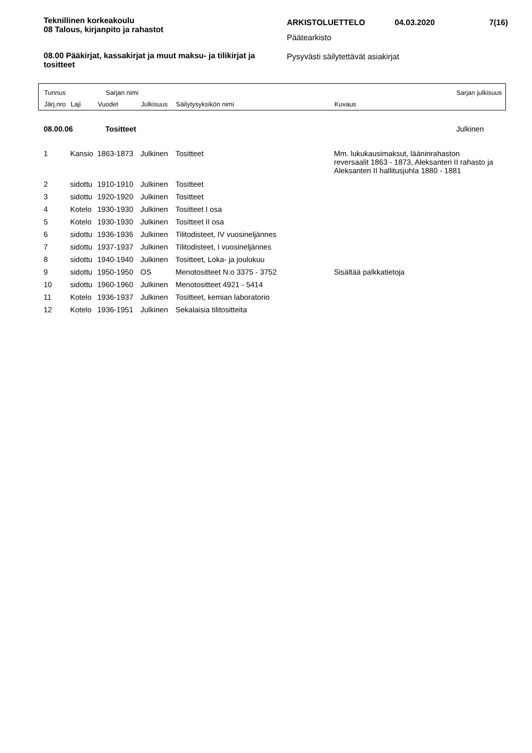Teknillinen korkeakoulu
08 Talous, kirjanpito ja rahastot
08.00 Pääkirjat, kassakirjat ja muut maksu- ja tilikirjat ja tositteet
ARKISTOLUETTELO 04.03.2020 7(16)
Päätearkisto
Pysyvästi säilytettävät asiakirjat
Tunnus Sarjan nimi Sarjan julkisuus
Järj.nro Laji Vuodet Julkisuus Säilytysyksikön nimi Kuvaus
08.00.06 Tositteet Julkinen
| 1 | Kansio | 1863-1873 | Julkinen | Tositteet | Mm. lukukausimaksut, lääninrahaston reversaalit 1863 - 1873, Aleksanteri II rahasto ja Aleksanteri II hallitusjuhla 1880 - 1881 |
| 2 | sidottu | 1910-1910 | Julkinen | Tositteet | |
| 3 | sidottu | 1920-1920 | Julkinen | Tositteet | |
| 4 | Kotelo | 1930-1930 | Julkinen | Tositteet I osa | |
| 5 | Kotelo | 1930-1930 | Julkinen | Tositteet II osa | |
| 6 | sidottu | 1936-1936 | Julkinen | Tilitodisteet, IV vuosineljännes | |
| 7 | sidottu | 1937-1937 | Julkinen | Tilitodisteet, I vuosineljännes | |
| 8 | sidottu | 1940-1940 | Julkinen | Tositteet, Loka- ja joulukuu | |
| 9 | sidottu | 1950-1950 | OS | Menotositteet N:o 3375 - 3752 | Sisältää palkkatietoja |
| 10 | sidottu | 1960-1960 | Julkinen | Menotositteet 4921 - 5414 | |
| 11 | Kotelo | 1936-1937 | Julkinen | Tositteet, kemian laboratorio | |
| 12 | Kotelo | 1936-1951 | Julkinen | Sekalaisia tilitositteita | |